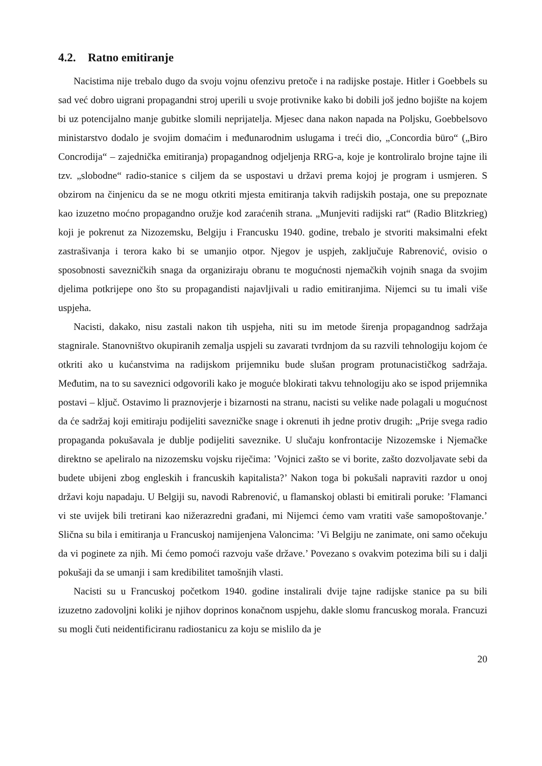4.2. Ratno emitiranje
Nacistima nije trebalo dugo da svoju vojnu ofenzivu pretoče i na radijske postaje. Hitler i Goebbels su sad već dobro uigrani propagandni stroj uperili u svoje protivnike kako bi dobili još jedno bojište na kojem bi uz potencijalno manje gubitke slomili neprijatelja. Mjesec dana nakon napada na Poljsku, Goebbelsovo ministarstvo dodalo je svojim domaćim i međunarodnim uslugama i treći dio, „Concordia büro“ („Biro Concrodija“ – zajednička emitiranja) propagandnog odjeljenja RRG-a, koje je kontroliralo brojne tajne ili tzv. „slobodne“ radio-stanice s ciljem da se uspostavi u državi prema kojoj je program i usmjeren. S obzirom na činjenicu da se ne mogu otkriti mjesta emitiranja takvih radijskih postaja, one su prepoznate kao izuzetno moćno propagandno oružje kod zaraćenih strana. „Munjeviti radijski rat“ (Radio Blitzkrieg) koji je pokrenut za Nizozemsku, Belgiju i Francusku 1940. godine, trebalo je stvoriti maksimalni efekt zastrašivanja i terora kako bi se umanjio otpor. Njegov je uspjeh, zaključuje Rabrenović, ovisio o sposobnosti savezničkih snaga da organiziraju obranu te mogućnosti njemačkih vojnih snaga da svojim djelima potkrijepe ono što su propagandisti najavljivali u radio emitiranjima. Nijemci su tu imali više uspjeha.
Nacisti, dakako, nisu zastali nakon tih uspjeha, niti su im metode širenja propagandnog sadržaja stagnirale. Stanovništvo okupiranih zemalja uspjeli su zavarati tvrdnjom da su razvili tehnologiju kojom će otkriti ako u kućanstvima na radijskom prijemniku bude slušan program protunacističkog sadržaja. Međutim, na to su saveznici odgovorili kako je moguće blokirati takvu tehnologiju ako se ispod prijemnika postavi – ključ. Ostavimo li praznovjerje i bizarnosti na stranu, nacisti su velike nade polagali u mogućnost da će sadržaj koji emitiraju podijeliti savezničke snage i okrenuti ih jedne protiv drugih: „Prije svega radio propaganda pokušavala je dublje podijeliti saveznike. U slučaju konfrontacije Nizozemske i Njemačke direktno se apeliralo na nizozemsku vojsku riječima: ’Vojnici zašto se vi borite, zašto dozvoljavate sebi da budete ubijeni zbog engleskih i francuskih kapitalista?’ Nakon toga bi pokušali napraviti razdor u onoj državi koju napadaju. U Belgiji su, navodi Rabrenović, u flamanskoj oblasti bi emitirali poruke: ’Flamanci vi ste uvijek bili tretirani kao nižerazredni građani, mi Nijemci ćemo vam vratiti vaše samopoštovanje.’ Slična su bila i emitiranja u Francuskoj namijenjena Valoncima: ’Vi Belgiju ne zanimate, oni samo očekuju da vi poginete za njih. Mi ćemo pomoći razvoju vaše države.’ Povezano s ovakvim potezima bili su i dalji pokušaji da se umanji i sam kredibilitet tamošnjih vlasti.
Nacisti su u Francuskoj početkom 1940. godine instalirali dvije tajne radijske stanice pa su bili izuzetno zadovoljni koliki je njihov doprinos konačnom uspjehu, dakle slomu francuskog morala. Francuzi su mogli čuti neidentificiranu radiostanicu za koju se mislilo da je
20